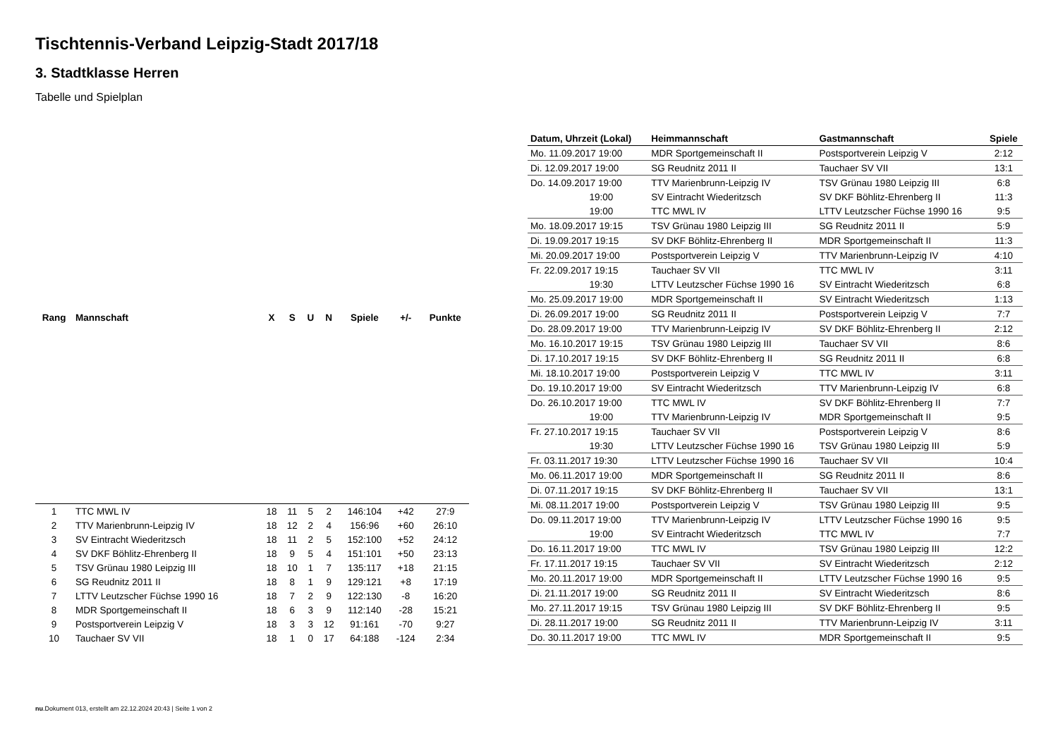Tischtennis-Verband Leipzig-Stadt 2017/18
3. Stadtklasse Herren
Tabelle und Spielplan
| Rang | Mannschaft | X | S | U | N | Spiele | +/- | Punkte |
| --- | --- | --- | --- | --- | --- | --- | --- | --- |
| 1 | TTC MWL IV | 18 | 11 | 5 | 2 | 146:104 | +42 | 27:9 |
| 2 | TTV Marienbrunn-Leipzig IV | 18 | 12 | 2 | 4 | 156:96 | +60 | 26:10 |
| 3 | SV Eintracht Wiederitzsch | 18 | 11 | 2 | 5 | 152:100 | +52 | 24:12 |
| 4 | SV DKF Böhlitz-Ehrenberg II | 18 | 9 | 5 | 4 | 151:101 | +50 | 23:13 |
| 5 | TSV Grünau 1980 Leipzig III | 18 | 10 | 1 | 7 | 135:117 | +18 | 21:15 |
| 6 | SG Reudnitz 2011 II | 18 | 8 | 1 | 9 | 129:121 | +8 | 17:19 |
| 7 | LTTV Leutzscher Füchse 1990 16 | 18 | 7 | 2 | 9 | 122:130 | -8 | 16:20 |
| 8 | MDR Sportgemeinschaft II | 18 | 6 | 3 | 9 | 112:140 | -28 | 15:21 |
| 9 | Postsportverein Leipzig V | 18 | 3 | 3 | 12 | 91:161 | -70 | 9:27 |
| 10 | Tauchaer SV VII | 18 | 1 | 0 | 17 | 64:188 | -124 | 2:34 |
| Datum, Uhrzeit (Lokal) | Heimmannschaft | Gastmannschaft | Spiele |
| --- | --- | --- | --- |
| Mo. 11.09.2017 19:00 | MDR Sportgemeinschaft II | Postsportverein Leipzig V | 2:12 |
| Di. 12.09.2017 19:00 | SG Reudnitz 2011 II | Tauchaer SV VII | 13:1 |
| Do. 14.09.2017 19:00 | TTV Marienbrunn-Leipzig IV | TSV Grünau 1980 Leipzig III | 6:8 |
| 19:00 | SV Eintracht Wiederitzsch | SV DKF Böhlitz-Ehrenberg II | 11:3 |
| 19:00 | TTC MWL IV | LTTV Leutzscher Füchse 1990 16 | 9:5 |
| Mo. 18.09.2017 19:15 | TSV Grünau 1980 Leipzig III | SG Reudnitz 2011 II | 5:9 |
| Di. 19.09.2017 19:15 | SV DKF Böhlitz-Ehrenberg II | MDR Sportgemeinschaft II | 11:3 |
| Mi. 20.09.2017 19:00 | Postsportverein Leipzig V | TTV Marienbrunn-Leipzig IV | 4:10 |
| Fr. 22.09.2017 19:15 | Tauchaer SV VII | TTC MWL IV | 3:11 |
| 19:30 | LTTV Leutzscher Füchse 1990 16 | SV Eintracht Wiederitzsch | 6:8 |
| Mo. 25.09.2017 19:00 | MDR Sportgemeinschaft II | SV Eintracht Wiederitzsch | 1:13 |
| Di. 26.09.2017 19:00 | SG Reudnitz 2011 II | Postsportverein Leipzig V | 7:7 |
| Do. 28.09.2017 19:00 | TTV Marienbrunn-Leipzig IV | SV DKF Böhlitz-Ehrenberg II | 2:12 |
| Mo. 16.10.2017 19:15 | TSV Grünau 1980 Leipzig III | Tauchaer SV VII | 8:6 |
| Di. 17.10.2017 19:15 | SV DKF Böhlitz-Ehrenberg II | SG Reudnitz 2011 II | 6:8 |
| Mi. 18.10.2017 19:00 | Postsportverein Leipzig V | TTC MWL IV | 3:11 |
| Do. 19.10.2017 19:00 | SV Eintracht Wiederitzsch | TTV Marienbrunn-Leipzig IV | 6:8 |
| Do. 26.10.2017 19:00 | TTC MWL IV | SV DKF Böhlitz-Ehrenberg II | 7:7 |
| 19:00 | TTV Marienbrunn-Leipzig IV | MDR Sportgemeinschaft II | 9:5 |
| Fr. 27.10.2017 19:15 | Tauchaer SV VII | Postsportverein Leipzig V | 8:6 |
| 19:30 | LTTV Leutzscher Füchse 1990 16 | TSV Grünau 1980 Leipzig III | 5:9 |
| Fr. 03.11.2017 19:30 | LTTV Leutzscher Füchse 1990 16 | Tauchaer SV VII | 10:4 |
| Mo. 06.11.2017 19:00 | MDR Sportgemeinschaft II | SG Reudnitz 2011 II | 8:6 |
| Di. 07.11.2017 19:15 | SV DKF Böhlitz-Ehrenberg II | Tauchaer SV VII | 13:1 |
| Mi. 08.11.2017 19:00 | Postsportverein Leipzig V | TSV Grünau 1980 Leipzig III | 9:5 |
| Do. 09.11.2017 19:00 | TTV Marienbrunn-Leipzig IV | LTTV Leutzscher Füchse 1990 16 | 9:5 |
| 19:00 | SV Eintracht Wiederitzsch | TTC MWL IV | 7:7 |
| Do. 16.11.2017 19:00 | TTC MWL IV | TSV Grünau 1980 Leipzig III | 12:2 |
| Fr. 17.11.2017 19:15 | Tauchaer SV VII | SV Eintracht Wiederitzsch | 2:12 |
| Mo. 20.11.2017 19:00 | MDR Sportgemeinschaft II | LTTV Leutzscher Füchse 1990 16 | 9:5 |
| Di. 21.11.2017 19:00 | SG Reudnitz 2011 II | SV Eintracht Wiederitzsch | 8:6 |
| Mo. 27.11.2017 19:15 | TSV Grünau 1980 Leipzig III | SV DKF Böhlitz-Ehrenberg II | 9:5 |
| Di. 28.11.2017 19:00 | SG Reudnitz 2011 II | TTV Marienbrunn-Leipzig IV | 3:11 |
| Do. 30.11.2017 19:00 | TTC MWL IV | MDR Sportgemeinschaft II | 9:5 |
nu.Dokument 013, erstellt am 22.12.2024 20:43 | Seite 1 von 2